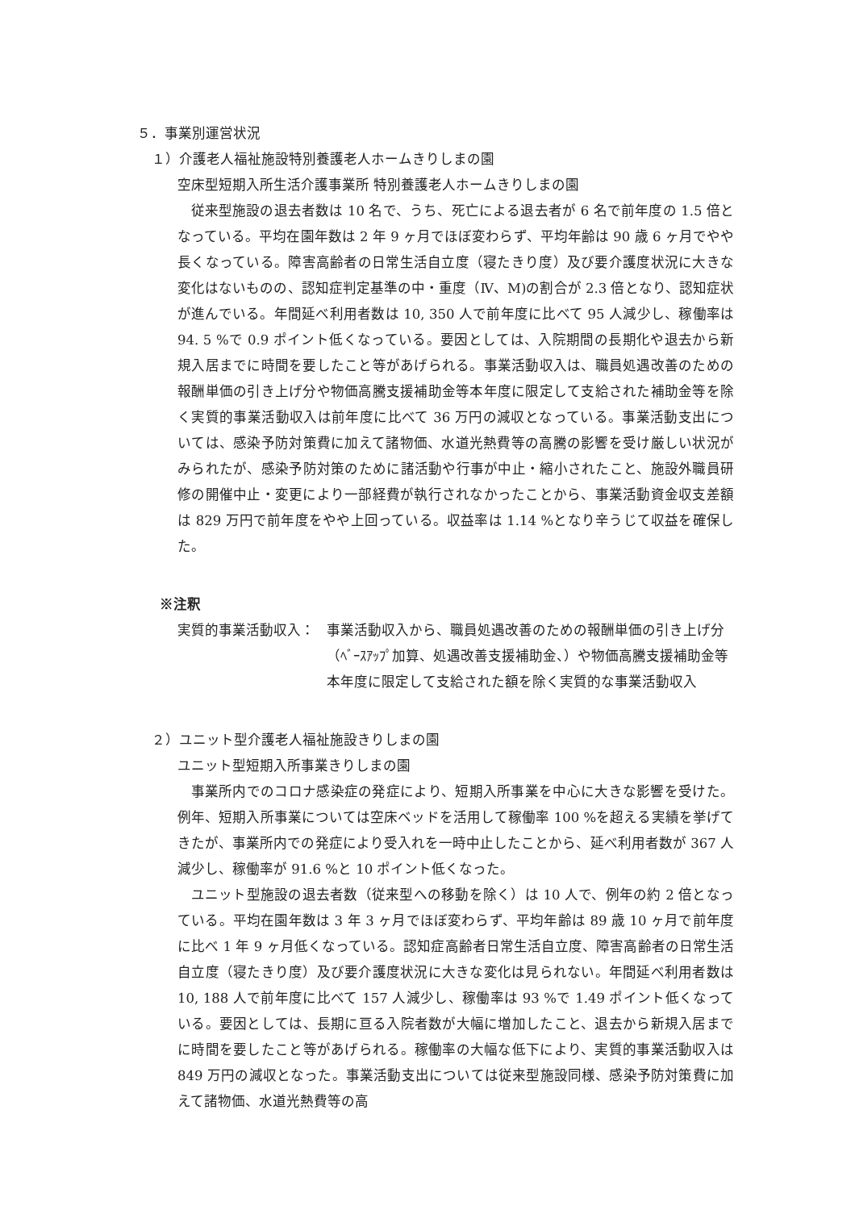５．事業別運営状況
１）介護老人福祉施設特別養護老人ホームきりしまの園
空床型短期入所生活介護事業所 特別養護老人ホームきりしまの園
従来型施設の退去者数は 10 名で、うち、死亡による退去者が 6 名で前年度の 1.5 倍となっている。平均在園年数は 2 年 9 ヶ月でほぼ変わらず、平均年齢は 90 歳 6 ヶ月でやや長くなっている。障害高齢者の日常生活自立度（寝たきり度）及び要介護度状況に大きな変化はないものの、認知症判定基準の中・重度（Ⅳ、M)の割合が 2.3 倍となり、認知症状が進んでいる。年間延べ利用者数は 10, 350 人で前年度に比べて 95 人減少し、稼働率は 94. 5 %で 0.9 ポイント低くなっている。要因としては、入院期間の長期化や退去から新規入居までに時間を要したこと等があげられる。事業活動収入は、職員処遇改善のための報酬単価の引き上げ分や物価高騰支援補助金等本年度に限定して支給された補助金等を除く実質的事業活動収入は前年度に比べて 36 万円の減収となっている。事業活動支出については、感染予防対策費に加えて諸物価、水道光熱費等の高騰の影響を受け厳しい状況がみられたが、感染予防対策のために諸活動や行事が中止・縮小されたこと、施設外職員研修の開催中止・変更により一部経費が執行されなかったことから、事業活動資金収支差額は 829 万円で前年度をやや上回っている。収益率は 1.14 %となり辛うじて収益を確保した。
※注釈
実質的事業活動収入： 事業活動収入から、職員処遇改善のための報酬単価の引き上げ分（ﾍﾞｰｽｱｯﾌﾟ加算、処遇改善支援補助金、）や物価高騰支援補助金等本年度に限定して支給された額を除く実質的な事業活動収入
２）ユニット型介護老人福祉施設きりしまの園
ユニット型短期入所事業きりしまの園
事業所内でのコロナ感染症の発症により、短期入所事業を中心に大きな影響を受けた。例年、短期入所事業については空床ベッドを活用して稼働率 100 %を超える実績を挙げてきたが、事業所内での発症により受入れを一時中止したことから、延べ利用者数が 367 人減少し、稼働率が 91.6 %と 10 ポイント低くなった。
ユニット型施設の退去者数（従来型への移動を除く）は 10 人で、例年の約 2 倍となっている。平均在園年数は 3 年 3 ヶ月でほぼ変わらず、平均年齢は 89 歳 10 ヶ月で前年度に比べ 1 年 9 ヶ月低くなっている。認知症高齢者日常生活自立度、障害高齢者の日常生活自立度（寝たきり度）及び要介護度状況に大きな変化は見られない。年間延べ利用者数は 10, 188 人で前年度に比べて 157 人減少し、稼働率は 93 %で 1.49 ポイント低くなっている。要因としては、長期に亘る入院者数が大幅に増加したこと、退去から新規入居までに時間を要したこと等があげられる。稼働率の大幅な低下により、実質的事業活動収入は 849 万円の減収となった。事業活動支出については従来型施設同様、感染予防対策費に加えて諸物価、水道光熱費等の高